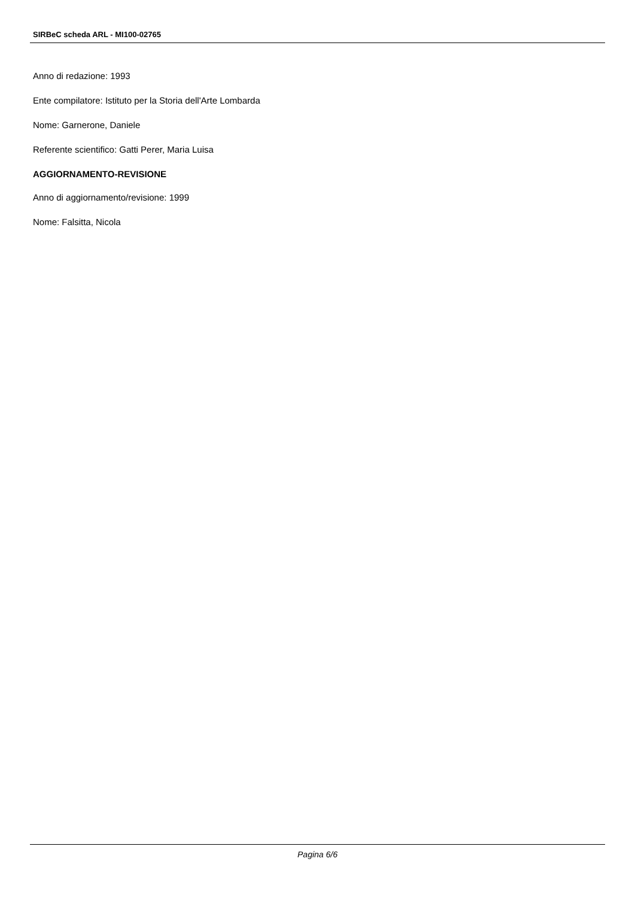SIRBeC scheda ARL - MI100-02765
Anno di redazione: 1993
Ente compilatore: Istituto per la Storia dell'Arte Lombarda
Nome: Garnerone, Daniele
Referente scientifico: Gatti Perer, Maria Luisa
AGGIORNAMENTO-REVISIONE
Anno di aggiornamento/revisione: 1999
Nome: Falsitta, Nicola
Pagina 6/6